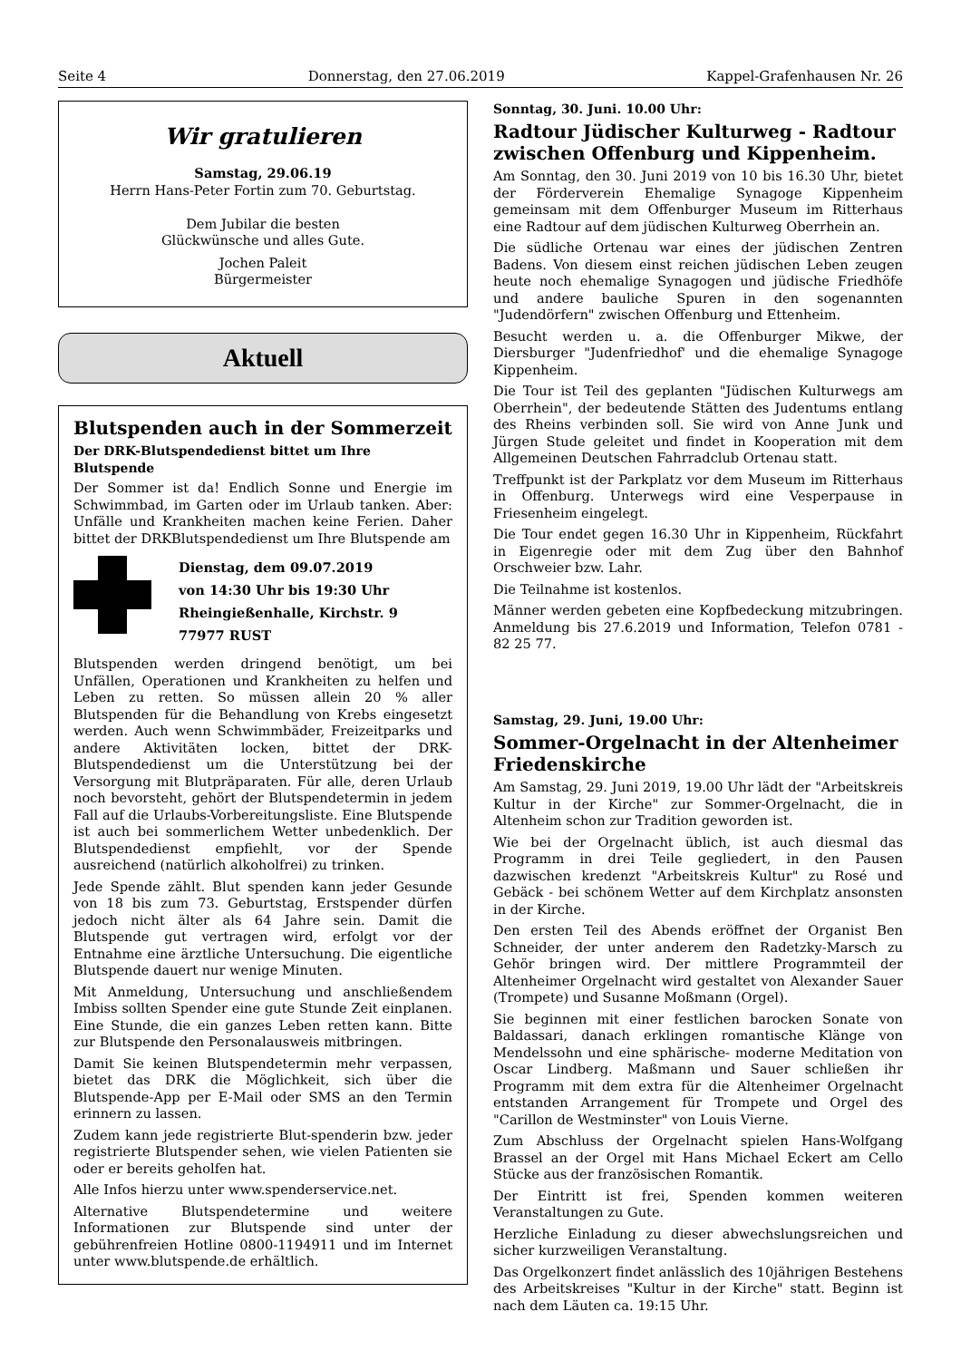Seite 4 Donnerstag, den 27.06.2019 Kappel-Grafenhausen Nr. 26
Wir gratulieren
Samstag, 29.06.19
Herrn Hans-Peter Fortin zum 70. Geburtstag.
Dem Jubilar die besten
Glückwünsche und alles Gute.
Jochen Paleit
Bürgermeister
Aktuell
Blutspenden auch in der Sommerzeit
Der DRK-Blutspendedienst bittet um Ihre Blutspende
Der Sommer ist da! Endlich Sonne und Energie im Schwimmbad, im Garten oder im Urlaub tanken. Aber: Unfälle und Krankheiten machen keine Ferien. Daher bittet der DRKBlutspendedienst um Ihre Blutspende am
Dienstag, dem 09.07.2019
von 14:30 Uhr bis 19:30 Uhr
Rheingießenhalle, Kirchstr. 9
77977 RUST
Blutspenden werden dringend benötigt, um bei Unfällen, Operationen und Krankheiten zu helfen und Leben zu retten. So müssen allein 20 % aller Blutspenden für die Behandlung von Krebs eingesetzt werden. Auch wenn Schwimmbäder, Freizeitparks und andere Aktivitäten locken, bittet der DRK-Blutspendedienst um die Unterstützung bei der Versorgung mit Blutpräparaten. Für alle, deren Urlaub noch bevorsteht, gehört der Blutspendetermin in jedem Fall auf die Urlaubs-Vorbereitungsliste. Eine Blutspende ist auch bei sommerlichem Wetter unbedenklich. Der Blutspendedienst empfiehlt, vor der Spende ausreichend (natürlich alkoholfrei) zu trinken.
Jede Spende zählt. Blut spenden kann jeder Gesunde von 18 bis zum 73. Geburtstag, Erstspender dürfen jedoch nicht älter als 64 Jahre sein. Damit die Blutspende gut vertragen wird, erfolgt vor der Entnahme eine ärztliche Untersuchung. Die eigentliche Blutspende dauert nur wenige Minuten.
Mit Anmeldung, Untersuchung und anschließendem Imbiss sollten Spender eine gute Stunde Zeit einplanen. Eine Stunde, die ein ganzes Leben retten kann. Bitte zur Blutspende den Personalausweis mitbringen.
Damit Sie keinen Blutspendetermin mehr verpassen, bietet das DRK die Möglichkeit, sich über die Blutspende-App per E-Mail oder SMS an den Termin erinnern zu lassen.
Zudem kann jede registrierte Blut-spenderin bzw. jeder registrierte Blutspender sehen, wie vielen Patienten sie oder er bereits geholfen hat.
Alle Infos hierzu unter www.spenderservice.net.
Alternative Blutspendetermine und weitere Informationen zur Blutspende sind unter der gebührenfreien Hotline 0800-1194911 und im Internet unter www.blutspende.de erhältlich.
Sonntag, 30. Juni. 10.00 Uhr:
Radtour Jüdischer Kulturweg - Radtour zwischen Offenburg und Kippenheim.
Am Sonntag, den 30. Juni 2019 von 10 bis 16.30 Uhr, bietet der Förderverein Ehemalige Synagoge Kippenheim gemeinsam mit dem Offenburger Museum im Ritterhaus eine Radtour auf dem jüdischen Kulturweg Oberrhein an.
Die südliche Ortenau war eines der jüdischen Zentren Badens. Von diesem einst reichen jüdischen Leben zeugen heute noch ehemalige Synagogen und jüdische Friedhöfe und andere bauliche Spuren in den sogenannten "Judendörfern" zwischen Offenburg und Ettenheim.
Besucht werden u. a. die Offenburger Mikwe, der Diersburger "Judenfriedhof' und die ehemalige Synagoge Kippenheim.
Die Tour ist Teil des geplanten "Jüdischen Kulturwegs am Oberrhein", der bedeutende Stätten des Judentums entlang des Rheins verbinden soll. Sie wird von Anne Junk und Jürgen Stude geleitet und findet in Kooperation mit dem Allgemeinen Deutschen Fahrradclub Ortenau statt.
Treffpunkt ist der Parkplatz vor dem Museum im Ritterhaus in Offenburg. Unterwegs wird eine Vesperpause in Friesenheim eingelegt.
Die Tour endet gegen 16.30 Uhr in Kippenheim, Rückfahrt in Eigenregie oder mit dem Zug über den Bahnhof Orschweier bzw. Lahr.
Die Teilnahme ist kostenlos.
Männer werden gebeten eine Kopfbedeckung mitzubringen. Anmeldung bis 27.6.2019 und Information, Telefon 0781 - 82 25 77.
Samstag, 29. Juni, 19.00 Uhr:
Sommer-Orgelnacht in der Altenheimer Friedenskirche
Am Samstag, 29. Juni 2019, 19.00 Uhr lädt der "Arbeitskreis Kultur in der Kirche" zur Sommer-Orgelnacht, die in Altenheim schon zur Tradition geworden ist.
Wie bei der Orgelnacht üblich, ist auch diesmal das Programm in drei Teile gegliedert, in den Pausen dazwischen kredenzt "Arbeitskreis Kultur" zu Rosé und Gebäck - bei schönem Wetter auf dem Kirchplatz ansonsten in der Kirche.
Den ersten Teil des Abends eröffnet der Organist Ben Schneider, der unter anderem den Radetzky-Marsch zu Gehör bringen wird. Der mittlere Programmteil der Altenheimer Orgelnacht wird gestaltet von Alexander Sauer (Trompete) und Susanne Moßmann (Orgel).
Sie beginnen mit einer festlichen barocken Sonate von Baldassari, danach erklingen romantische Klänge von Mendelssohn und eine sphärische- moderne Meditation von Oscar Lindberg. Maßmann und Sauer schließen ihr Programm mit dem extra für die Altenheimer Orgelnacht entstanden Arrangement für Trompete und Orgel des "Carillon de Westminster" von Louis Vierne.
Zum Abschluss der Orgelnacht spielen Hans-Wolfgang Brassel an der Orgel mit Hans Michael Eckert am Cello Stücke aus der französischen Romantik.
Der Eintritt ist frei, Spenden kommen weiteren Veranstaltungen zu Gute.
Herzliche Einladung zu dieser abwechslungsreichen und sicher kurzweiligen Veranstaltung.
Das Orgelkonzert findet anlässlich des 10jährigen Bestehens des Arbeitskreises "Kultur in der Kirche" statt. Beginn ist nach dem Läuten ca. 19:15 Uhr.